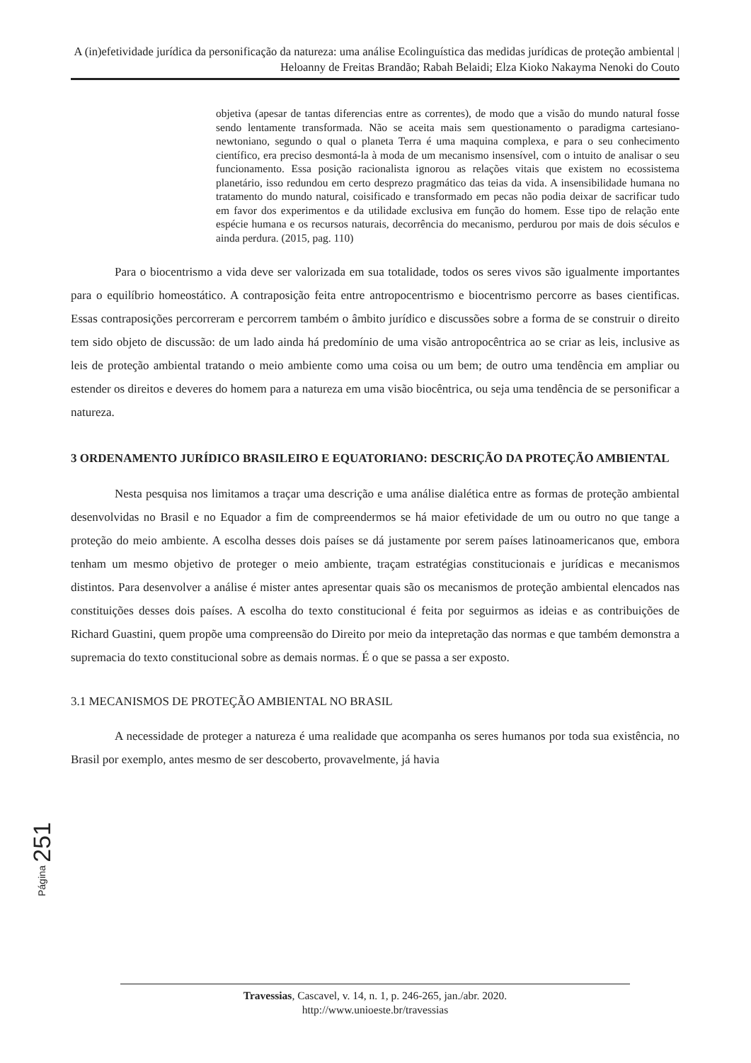A (in)efetividade jurídica da personificação da natureza: uma análise Ecolinguística das medidas jurídicas de proteção ambiental | Heloanny de Freitas Brandão; Rabah Belaidi; Elza Kioko Nakayma Nenoki do Couto
objetiva (apesar de tantas diferencias entre as correntes), de modo que a visão do mundo natural fosse sendo lentamente transformada. Não se aceita mais sem questionamento o paradigma cartesiano-newtoniano, segundo o qual o planeta Terra é uma maquina complexa, e para o seu conhecimento científico, era preciso desmontá-la à moda de um mecanismo insensível, com o intuito de analisar o seu funcionamento. Essa posição racionalista ignorou as relações vitais que existem no ecossistema planetário, isso redundou em certo desprezo pragmático das teias da vida. A insensibilidade humana no tratamento do mundo natural, coisificado e transformado em pecas não podia deixar de sacrificar tudo em favor dos experimentos e da utilidade exclusiva em função do homem. Esse tipo de relação ente espécie humana e os recursos naturais, decorrência do mecanismo, perdurou por mais de dois séculos e ainda perdura. (2015, pag. 110)
Para o biocentrismo a vida deve ser valorizada em sua totalidade, todos os seres vivos são igualmente importantes para o equilíbrio homeostático. A contraposição feita entre antropocentrismo e biocentrismo percorre as bases cientificas. Essas contraposições percorreram e percorrem também o âmbito jurídico e discussões sobre a forma de se construir o direito tem sido objeto de discussão: de um lado ainda há predomínio de uma visão antropocêntrica ao se criar as leis, inclusive as leis de proteção ambiental tratando o meio ambiente como uma coisa ou um bem; de outro uma tendência em ampliar ou estender os direitos e deveres do homem para a natureza em uma visão biocêntrica, ou seja uma tendência de se personificar a natureza.
3 ORDENAMENTO JURÍDICO BRASILEIRO E EQUATORIANO: DESCRIÇÃO DA PROTEÇÃO AMBIENTAL
Nesta pesquisa nos limitamos a traçar uma descrição e uma análise dialética entre as formas de proteção ambiental desenvolvidas no Brasil e no Equador a fim de compreendermos se há maior efetividade de um ou outro no que tange a proteção do meio ambiente. A escolha desses dois países se dá justamente por serem países latinoamericanos que, embora tenham um mesmo objetivo de proteger o meio ambiente, traçam estratégias constitucionais e jurídicas e mecanismos distintos. Para desenvolver a análise é mister antes apresentar quais são os mecanismos de proteção ambiental elencados nas constituições desses dois países. A escolha do texto constitucional é feita por seguirmos as ideias e as contribuições de Richard Guastini, quem propõe uma compreensão do Direito por meio da intepretação das normas e que também demonstra a supremacia do texto constitucional sobre as demais normas. É o que se passa a ser exposto.
3.1 MECANISMOS DE PROTEÇÃO AMBIENTAL NO BRASIL
A necessidade de proteger a natureza é uma realidade que acompanha os seres humanos por toda sua existência, no Brasil por exemplo, antes mesmo de ser descoberto, provavelmente, já havia
Página 251
Travessias, Cascavel, v. 14, n. 1, p. 246-265, jan./abr. 2020.
http://www.unioeste.br/travessias